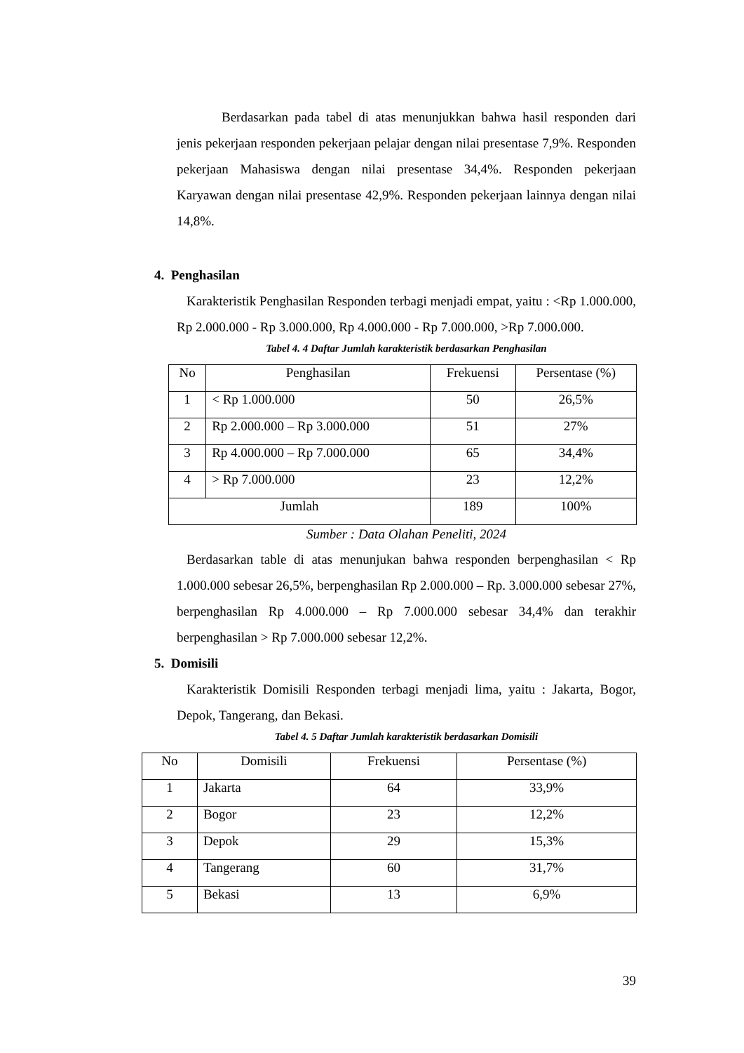Berdasarkan pada tabel di atas menunjukkan bahwa hasil responden dari jenis pekerjaan responden pekerjaan pelajar dengan nilai presentase 7,9%. Responden pekerjaan Mahasiswa dengan nilai presentase 34,4%. Responden pekerjaan Karyawan dengan nilai presentase 42,9%. Responden pekerjaan lainnya dengan nilai 14,8%.
4. Penghasilan
Karakteristik Penghasilan Responden terbagi menjadi empat, yaitu : <Rp 1.000.000, Rp 2.000.000 - Rp 3.000.000, Rp 4.000.000 - Rp 7.000.000, >Rp 7.000.000.
Tabel 4. 4 Daftar Jumlah karakteristik berdasarkan Penghasilan
| No | Penghasilan | Frekuensi | Persentase (%) |
| --- | --- | --- | --- |
| 1 | < Rp 1.000.000 | 50 | 26,5% |
| 2 | Rp 2.000.000 – Rp 3.000.000 | 51 | 27% |
| 3 | Rp 4.000.000 – Rp 7.000.000 | 65 | 34,4% |
| 4 | > Rp 7.000.000 | 23 | 12,2% |
| Jumlah | | 189 | 100% |
Sumber : Data Olahan Peneliti, 2024
Berdasarkan table di atas menunjukan bahwa responden berpenghasilan < Rp 1.000.000 sebesar 26,5%, berpenghasilan Rp 2.000.000 – Rp. 3.000.000 sebesar 27%, berpenghasilan Rp 4.000.000 – Rp 7.000.000 sebesar 34,4% dan terakhir berpenghasilan > Rp 7.000.000 sebesar 12,2%.
5. Domisili
Karakteristik Domisili Responden terbagi menjadi lima, yaitu : Jakarta, Bogor, Depok, Tangerang, dan Bekasi.
Tabel 4. 5 Daftar Jumlah karakteristik berdasarkan Domisili
| No | Domisili | Frekuensi | Persentase (%) |
| --- | --- | --- | --- |
| 1 | Jakarta | 64 | 33,9% |
| 2 | Bogor | 23 | 12,2% |
| 3 | Depok | 29 | 15,3% |
| 4 | Tangerang | 60 | 31,7% |
| 5 | Bekasi | 13 | 6,9% |
39